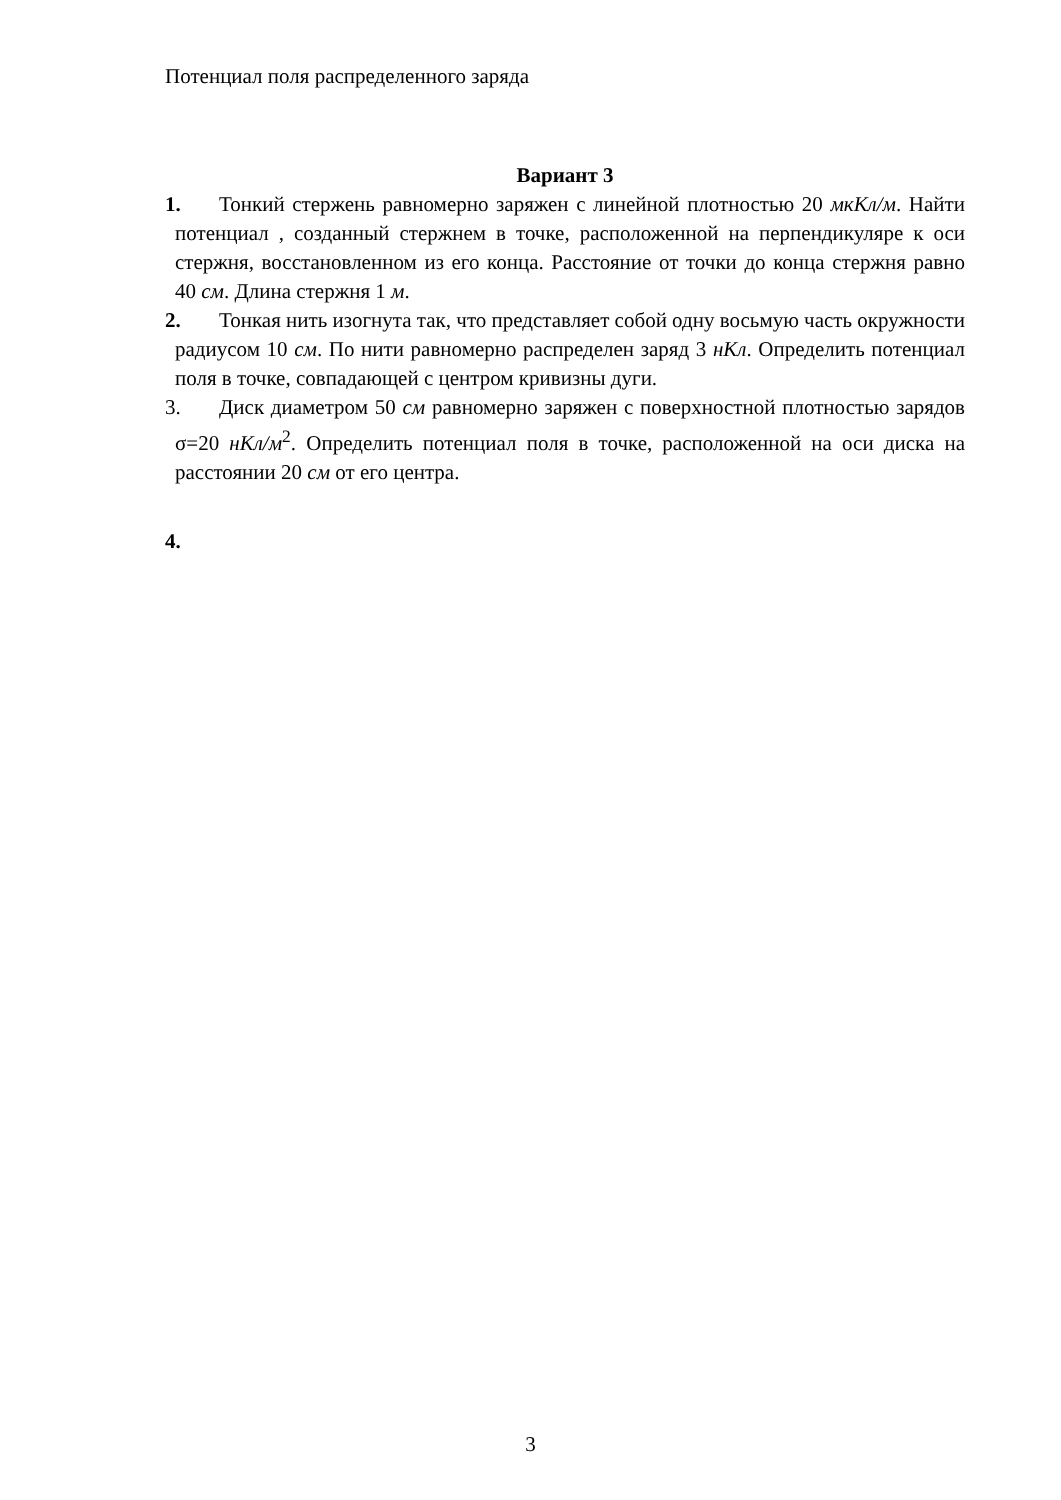Потенциал поля распределенного заряда
Вариант 3
1. Тонкий стержень равномерно заряжен с линейной плотностью 20 мкКл/м. Найти потенциал , созданный стержнем в точке, расположенной на перпендикуляре к оси стержня, восстановленном из его конца. Расстояние от точки до конца стержня равно 40 см. Длина стержня 1 м.
2. Тонкая нить изогнута так, что представляет собой одну восьмую часть окружности радиусом 10 см. По нити равномерно распределен заряд 3 нКл. Определить потенциал поля в точке, совпадающей с центром кривизны дуги.
3. Диск диаметром 50 см равномерно заряжен с поверхностной плотностью зарядов σ=20 нКл/м<sup>2</sup>. Определить потенциал поля в точке, расположенной на оси диска на расстоянии 20 см от его центра.
4.
3